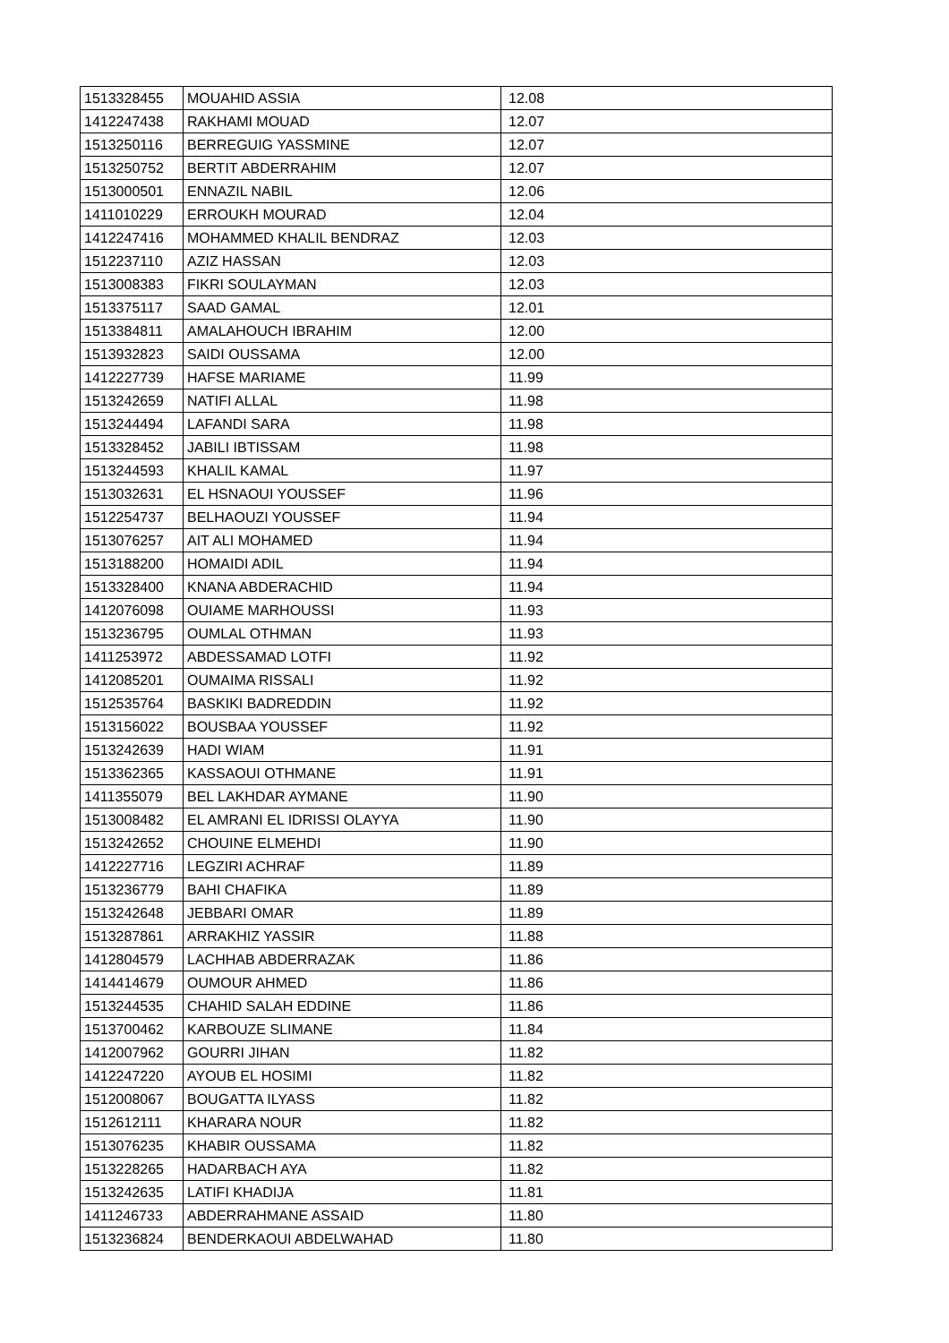| 1513328455 | MOUAHID ASSIA | 12.08 |
| 1412247438 | RAKHAMI MOUAD | 12.07 |
| 1513250116 | BERREGUIG YASSMINE | 12.07 |
| 1513250752 | BERTIT ABDERRAHIM | 12.07 |
| 1513000501 | ENNAZIL NABIL | 12.06 |
| 1411010229 | ERROUKH MOURAD | 12.04 |
| 1412247416 | MOHAMMED KHALIL BENDRAZ | 12.03 |
| 1512237110 | AZIZ HASSAN | 12.03 |
| 1513008383 | FIKRI SOULAYMAN | 12.03 |
| 1513375117 | SAAD GAMAL | 12.01 |
| 1513384811 | AMALAHOUCH IBRAHIM | 12.00 |
| 1513932823 | SAIDI OUSSAMA | 12.00 |
| 1412227739 | HAFSE MARIAME | 11.99 |
| 1513242659 | NATIFI ALLAL | 11.98 |
| 1513244494 | LAFANDI SARA | 11.98 |
| 1513328452 | JABILI IBTISSAM | 11.98 |
| 1513244593 | KHALIL KAMAL | 11.97 |
| 1513032631 | EL HSNAOUI YOUSSEF | 11.96 |
| 1512254737 | BELHAOUZI YOUSSEF | 11.94 |
| 1513076257 | AIT ALI MOHAMED | 11.94 |
| 1513188200 | HOMAIDI ADIL | 11.94 |
| 1513328400 | KNANA ABDERACHID | 11.94 |
| 1412076098 | OUIAME MARHOUSSI | 11.93 |
| 1513236795 | OUMLAL OTHMAN | 11.93 |
| 1411253972 | ABDESSAMAD LOTFI | 11.92 |
| 1412085201 | OUMAIMA RISSALI | 11.92 |
| 1512535764 | BASKIKI BADREDDIN | 11.92 |
| 1513156022 | BOUSBAA YOUSSEF | 11.92 |
| 1513242639 | HADI WIAM | 11.91 |
| 1513362365 | KASSAOUI OTHMANE | 11.91 |
| 1411355079 | BEL LAKHDAR AYMANE | 11.90 |
| 1513008482 | EL AMRANI EL IDRISSI OLAYYA | 11.90 |
| 1513242652 | CHOUINE ELMEHDI | 11.90 |
| 1412227716 | LEGZIRI ACHRAF | 11.89 |
| 1513236779 | BAHI CHAFIKA | 11.89 |
| 1513242648 | JEBBARI OMAR | 11.89 |
| 1513287861 | ARRAKHIZ YASSIR | 11.88 |
| 1412804579 | LACHHAB ABDERRAZAK | 11.86 |
| 1414414679 | OUMOUR AHMED | 11.86 |
| 1513244535 | CHAHID SALAH EDDINE | 11.86 |
| 1513700462 | KARBOUZE SLIMANE | 11.84 |
| 1412007962 | GOURRI JIHAN | 11.82 |
| 1412247220 | AYOUB EL HOSIMI | 11.82 |
| 1512008067 | BOUGATTA ILYASS | 11.82 |
| 1512612111 | KHARARA NOUR | 11.82 |
| 1513076235 | KHABIR OUSSAMA | 11.82 |
| 1513228265 | HADARBACH AYA | 11.82 |
| 1513242635 | LATIFI KHADIJA | 11.81 |
| 1411246733 | ABDERRAHMANE ASSAID | 11.80 |
| 1513236824 | BENDERKAOUI ABDELWAHAD | 11.80 |